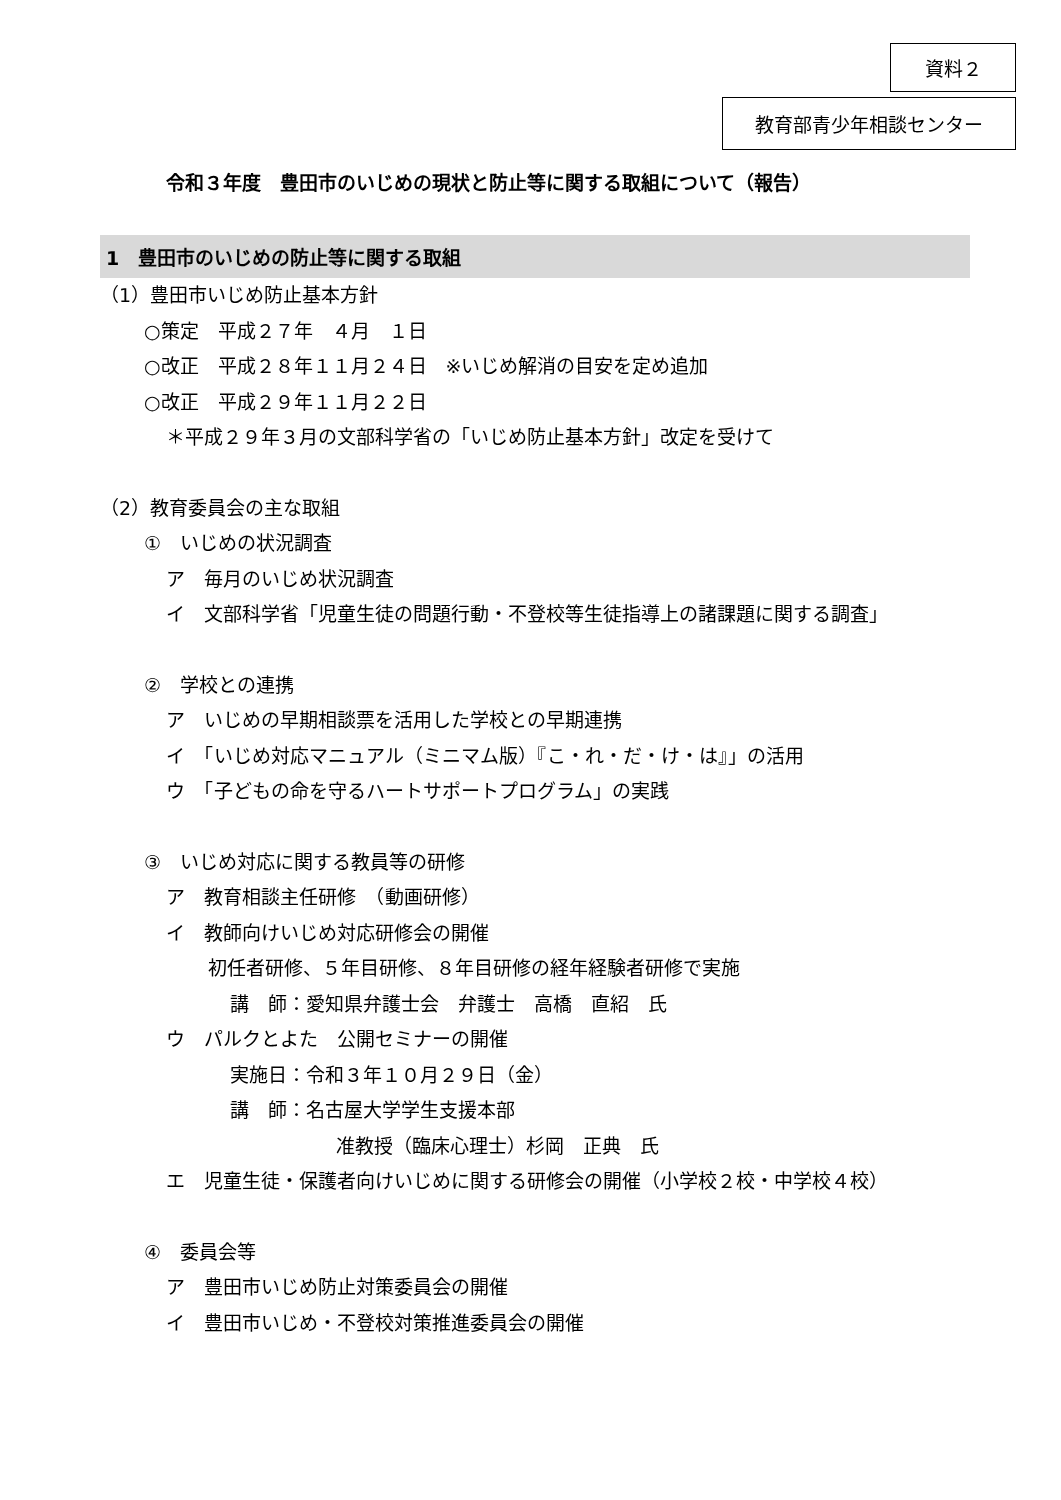資料２
教育部青少年相談センター
令和３年度　豊田市のいじめの現状と防止等に関する取組について（報告）
1　豊田市のいじめの防止等に関する取組
（1）豊田市いじめ防止基本方針
○策定　平成２７年　４月　１日
○改正　平成２８年１１月２４日　※いじめ解消の目安を定め追加
○改正　平成２９年１１月２２日
＊平成２９年３月の文部科学省の「いじめ防止基本方針」改定を受けて
（2）教育委員会の主な取組
①　いじめの状況調査
ア　毎月のいじめ状況調査
イ　文部科学省「児童生徒の問題行動・不登校等生徒指導上の諸課題に関する調査」
②　学校との連携
ア　いじめの早期相談票を活用した学校との早期連携
イ　「いじめ対応マニュアル（ミニマム版）『こ・れ・だ・け・は』」の活用
ウ　「子どもの命を守るハートサポートプログラム」の実践
③　いじめ対応に関する教員等の研修
ア　教育相談主任研修　（動画研修）
イ　教師向けいじめ対応研修会の開催
初任者研修、５年目研修、８年目研修の経年経験者研修で実施
講　師：愛知県弁護士会　弁護士　高橋　直紹　氏
ウ　パルクとよた　公開セミナーの開催
実施日：令和３年１０月２９日（金）
講　師：名古屋大学学生支援本部
准教授（臨床心理士）杉岡　正典　氏
エ　児童生徒・保護者向けいじめに関する研修会の開催（小学校２校・中学校４校）
④　委員会等
ア　豊田市いじめ防止対策委員会の開催
イ　豊田市いじめ・不登校対策推進委員会の開催